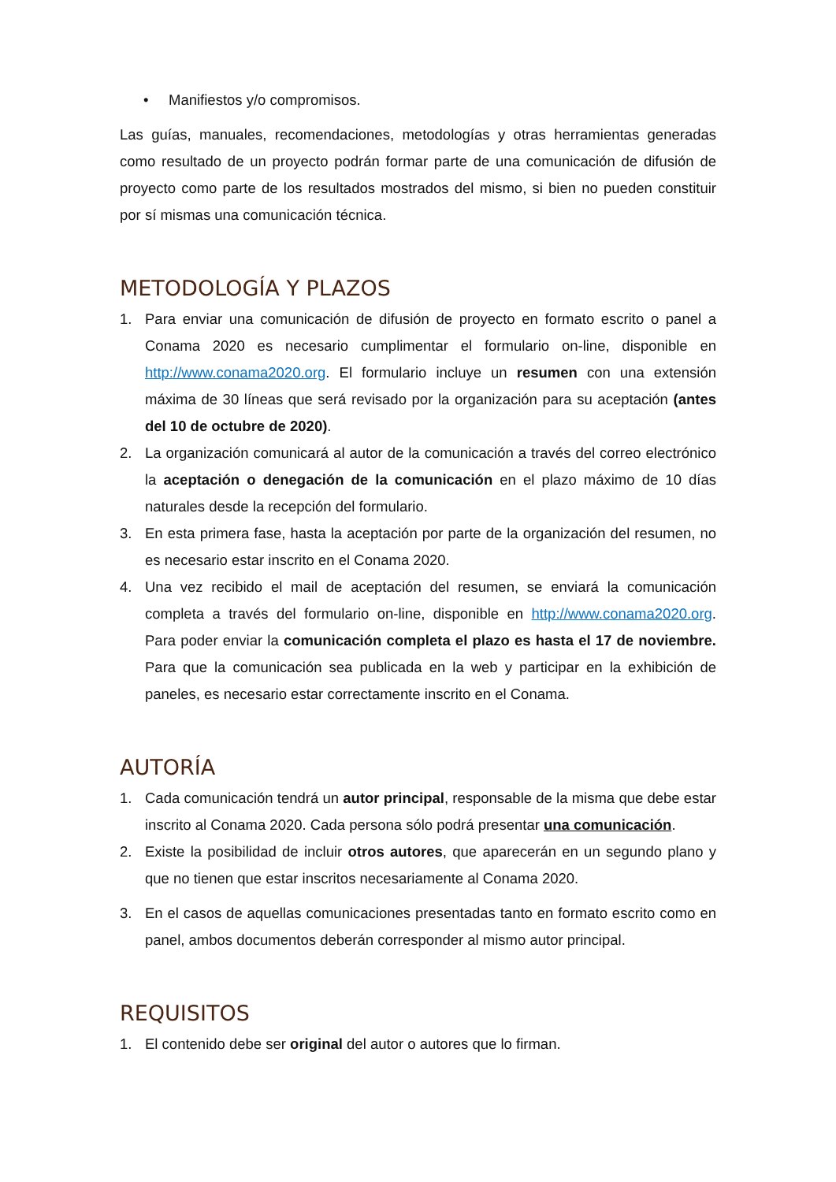• Manifiestos y/o compromisos.
Las guías, manuales, recomendaciones, metodologías y otras herramientas generadas como resultado de un proyecto podrán formar parte de una comunicación de difusión de proyecto como parte de los resultados mostrados del mismo, si bien no pueden constituir por sí mismas una comunicación técnica.
METODOLOGÍA Y PLAZOS
1. Para enviar una comunicación de difusión de proyecto en formato escrito o panel a Conama 2020 es necesario cumplimentar el formulario on-line, disponible en http://www.conama2020.org. El formulario incluye un resumen con una extensión máxima de 30 líneas que será revisado por la organización para su aceptación (antes del 10 de octubre de 2020).
2. La organización comunicará al autor de la comunicación a través del correo electrónico la aceptación o denegación de la comunicación en el plazo máximo de 10 días naturales desde la recepción del formulario.
3. En esta primera fase, hasta la aceptación por parte de la organización del resumen, no es necesario estar inscrito en el Conama 2020.
4. Una vez recibido el mail de aceptación del resumen, se enviará la comunicación completa a través del formulario on-line, disponible en http://www.conama2020.org. Para poder enviar la comunicación completa el plazo es hasta el 17 de noviembre. Para que la comunicación sea publicada en la web y participar en la exhibición de paneles, es necesario estar correctamente inscrito en el Conama.
AUTORÍA
1. Cada comunicación tendrá un autor principal, responsable de la misma que debe estar inscrito al Conama 2020. Cada persona sólo podrá presentar una comunicación.
2. Existe la posibilidad de incluir otros autores, que aparecerán en un segundo plano y que no tienen que estar inscritos necesariamente al Conama 2020.
3. En el casos de aquellas comunicaciones presentadas tanto en formato escrito como en panel, ambos documentos deberán corresponder al mismo autor principal.
REQUISITOS
1. El contenido debe ser original del autor o autores que lo firman.